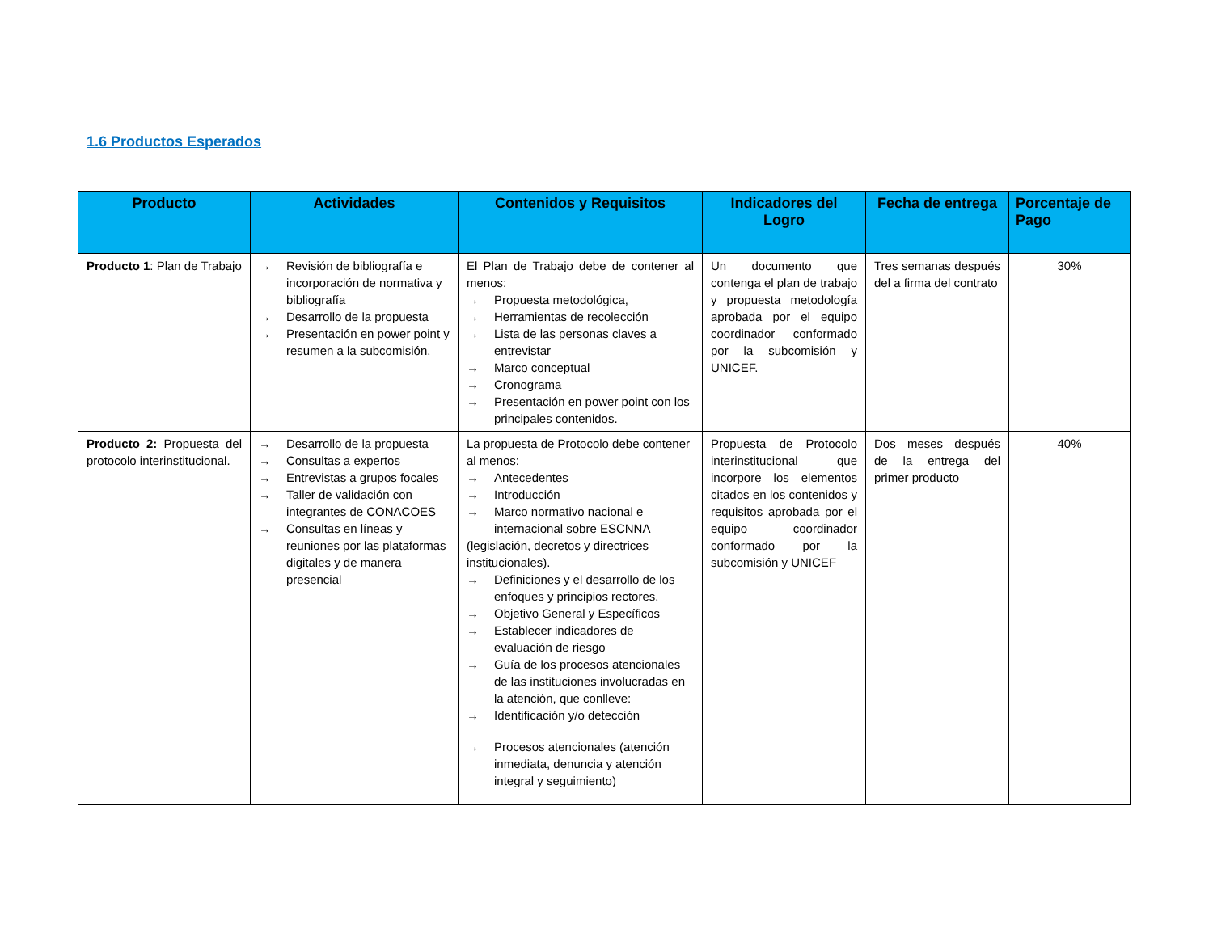1.6 Productos Esperados
| Producto | Actividades | Contenidos y Requisitos | Indicadores del Logro | Fecha de entrega | Porcentaje de Pago |
| --- | --- | --- | --- | --- | --- |
| Producto 1 : Plan de Trabajo | → Revisión de bibliografía e incorporación de normativa y bibliografía → Desarrollo de la propuesta → Presentación en power point y resumen a la subcomisión. | El Plan de Trabajo debe de contener al menos: → Propuesta metodológica, → Herramientas de recolección → Lista de las personas claves a entrevistar → Marco conceptual → Cronograma → Presentación en power point con los principales contenidos. | Un documento que contenga el plan de trabajo y propuesta metodología aprobada por el equipo coordinador conformado por la subcomisión y UNICEF. | Tres semanas después del a firma del contrato | 30% |
| Producto 2: Propuesta del protocolo interinstitucional. | → Desarrollo de la propuesta → Consultas a expertos → Entrevistas a grupos focales → Taller de validación con integrantes de CONACOES → Consultas en líneas y reuniones por las plataformas digitales y de manera presencial | La propuesta de Protocolo debe contener al menos: → Antecedentes → Introducción → Marco normativo nacional e internacional sobre ESCNNA (legislación, decretos y directrices institucionales). → Definiciones y el desarrollo de los enfoques y principios rectores. → Objetivo General y Específicos → Establecer indicadores de evaluación de riesgo → Guía de los procesos atencionales de las instituciones involucradas en la atención, que conlleve: → Identificación y/o detección → Procesos atencionales (atención inmediata, denuncia y atención integral y seguimiento) | Propuesta de Protocolo interinstitucional que incorpore los elementos citados en los contenidos y requisitos aprobada por el equipo coordinador conformado por la subcomisión y UNICEF | Dos meses después de la entrega del primer producto | 40% |